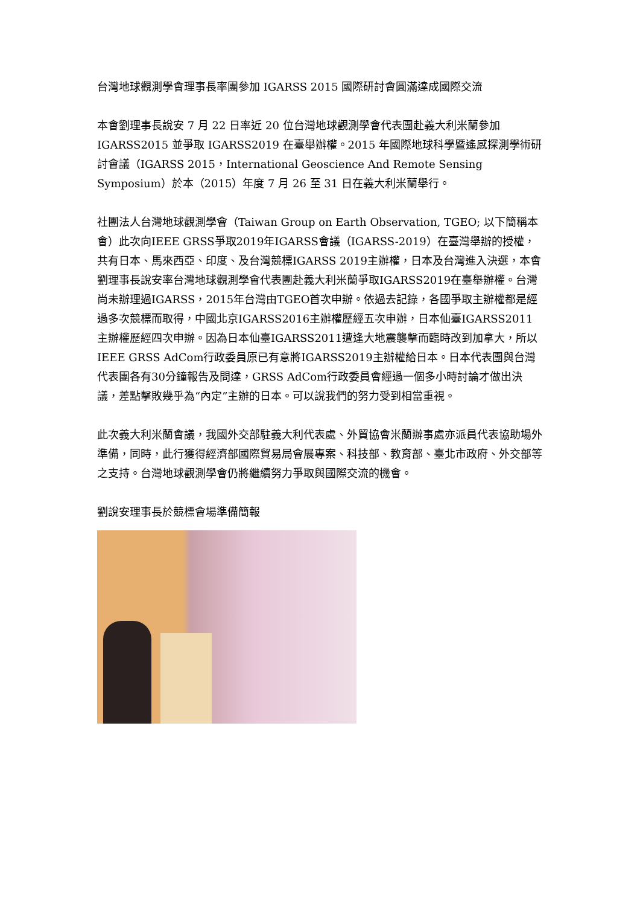台灣地球觀測學會理事長率團參加 IGARSS 2015 國際研討會圓滿達成國際交流
本會劉理事長說安 7 月 22 日率近 20 位台灣地球觀測學會代表團赴義大利米蘭參加 IGARSS2015 並爭取 IGARSS2019 在臺舉辦權。2015 年國際地球科學暨遙感探測學術研討會議（IGARSS 2015，International Geoscience And Remote Sensing Symposium）於本（2015）年度 7 月 26 至 31 日在義大利米蘭舉行。
社團法人台灣地球觀測學會（Taiwan Group on Earth Observation, TGEO; 以下簡稱本會）此次向IEEE GRSS爭取2019年IGARSS會議（IGARSS-2019）在臺灣舉辦的授權，共有日本、馬來西亞、印度、及台灣競標IGARSS 2019主辦權，日本及台灣進入決選，本會劉理事長說安率台灣地球觀測學會代表團赴義大利米蘭爭取IGARSS2019在臺舉辦權。台灣尚未辦理過IGARSS，2015年台灣由TGEO首次申辦。依過去記錄，各國爭取主辦權都是經過多次競標而取得，中國北京IGARSS2016主辦權歷經五次申辦，日本仙臺IGARSS2011主辦權歷經四次申辦。因為日本仙臺IGARSS2011遭逢大地震襲擊而臨時改到加拿大，所以IEEE GRSS AdCom行政委員原已有意將IGARSS2019主辦權給日本。日本代表團與台灣代表團各有30分鐘報告及問達，GRSS AdCom行政委員會經過一個多小時討論才做出決議，差點擊敗幾乎為“內定”主辦的日本。可以說我們的努力受到相當重視。
此次義大利米蘭會議，我國外交部駐義大利代表處、外貿協會米蘭辦事處亦派員代表協助場外準備，同時，此行獲得經濟部國際貿易局會展專案、科技部、教育部、臺北市政府、外交部等之支持。台灣地球觀測學會仍將繼續努力爭取與國際交流的機會。
劉說安理事長於競標會場準備簡報